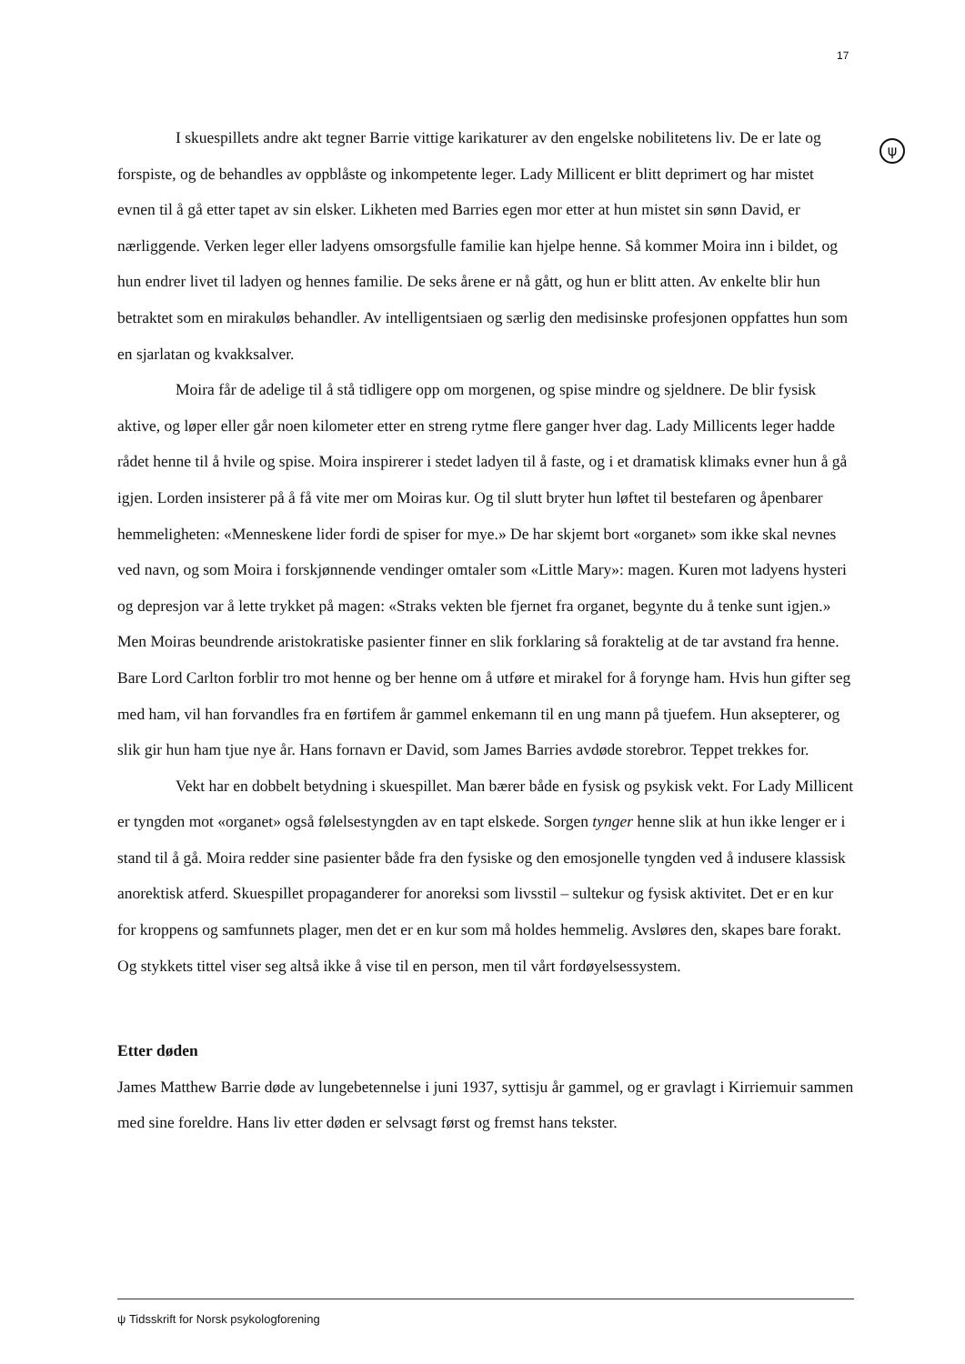17
ψ
I skuespillets andre akt tegner Barrie vittige karikaturer av den engelske nobilitetens liv. De er late og forspiste, og de behandles av oppblåste og inkompetente leger. Lady Millicent er blitt deprimert og har mistet evnen til å gå etter tapet av sin elsker. Likheten med Barries egen mor etter at hun mistet sin sønn David, er nærliggende. Verken leger eller ladyens omsorgsfulle familie kan hjelpe henne. Så kommer Moira inn i bildet, og hun endrer livet til ladyen og hennes familie. De seks årene er nå gått, og hun er blitt atten. Av enkelte blir hun betraktet som en mirakuløs behandler. Av intelligentsiaen og særlig den medisinske profesjonen oppfattes hun som en sjarlatan og kvakksalver.
Moira får de adelige til å stå tidligere opp om morgenen, og spise mindre og sjeldnere. De blir fysisk aktive, og løper eller går noen kilometer etter en streng rytme flere ganger hver dag. Lady Millicents leger hadde rådet henne til å hvile og spise. Moira inspirerer i stedet ladyen til å faste, og i et dramatisk klimaks evner hun å gå igjen. Lorden insisterer på å få vite mer om Moiras kur. Og til slutt bryter hun løftet til bestefaren og åpenbarer hemmeligheten: «Menneskene lider fordi de spiser for mye.» De har skjemt bort «organet» som ikke skal nevnes ved navn, og som Moira i forskjønnende vendinger omtaler som «Little Mary»: magen. Kuren mot ladyens hysteri og depresjon var å lette trykket på magen: «Straks vekten ble fjernet fra organet, begynte du å tenke sunt igjen.» Men Moiras beundrende aristokratiske pasienter finner en slik forklaring så foraktelig at de tar avstand fra henne. Bare Lord Carlton forblir tro mot henne og ber henne om å utføre et mirakel for å forynge ham. Hvis hun gifter seg med ham, vil han forvandles fra en førtifem år gammel enkemann til en ung mann på tjuefem. Hun aksepterer, og slik gir hun ham tjue nye år. Hans fornavn er David, som James Barries avdøde storebror. Teppet trekkes for.
Vekt har en dobbelt betydning i skuespillet. Man bærer både en fysisk og psykisk vekt. For Lady Millicent er tyngden mot «organet» også følelsestyngden av en tapt elskede. Sorgen tynger henne slik at hun ikke lenger er i stand til å gå. Moira redder sine pasienter både fra den fysiske og den emosjonelle tyngden ved å indusere klassisk anorektisk atferd. Skuespillet propaganderer for anoreksi som livsstil – sultekur og fysisk aktivitet. Det er en kur for kroppens og samfunnets plager, men det er en kur som må holdes hemmelig. Avsløres den, skapes bare forakt. Og stykkets tittel viser seg altså ikke å vise til en person, men til vårt fordøyelsessystem.
Etter døden
James Matthew Barrie døde av lungebetennelse i juni 1937, syttisju år gammel, og er gravlagt i Kirriemuir sammen med sine foreldre. Hans liv etter døden er selvsagt først og fremst hans tekster.
ψ Tidsskrift for Norsk psykologforening